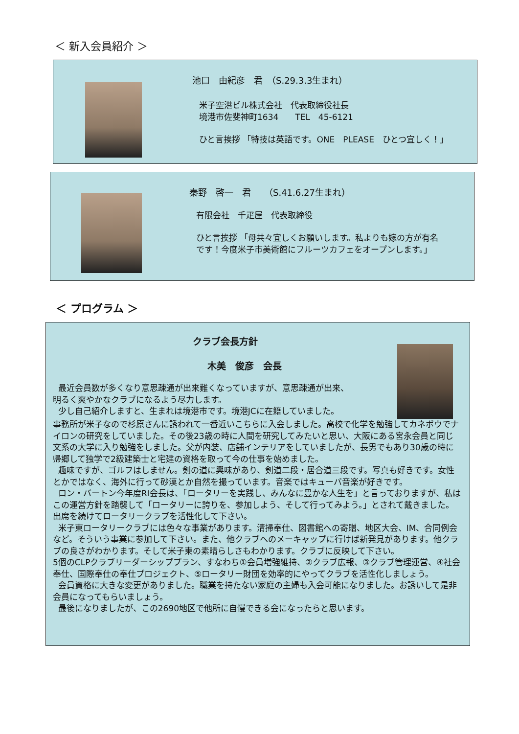＜ 新入会員紹介 ＞
池口　由紀彦　君　（S.29.3.3生まれ）
米子空港ビル株式会社　代表取締役社長
境港市佐斐神町1634　　TEL　45-6121
ひと言挨拶 「特技は英語です。ONE　PLEASE　ひとつ宜しく！」
秦野　啓一　君　　（S.41.6.27生まれ）
有限会社　千疋屋　代表取締役
ひと言挨拶 「母共々宜しくお願いします。私よりも嫁の方が有名
です！今度米子市美術館にフルーツカフェをオープンします。」
＜ プログラム ＞
クラブ会長方針
木美　俊彦　会長
最近会員数が多くなり意思疎通が出来難くなっていますが、意思疎通が出来、
明るく爽やかなクラブになるよう尽力します。
少し自己紹介しますと、生まれは境港市です。境港JCに在籍していました。
事務所が米子なので杉原さんに誘われて一番近いこちらに入会しました。高校で化学を勉強してカネボウでナイロンの研究をしていました。その後23歳の時に人間を研究してみたいと思い、大阪にある宮永会員と同じ文系の大学に入り勉強をしました。父が内装、店舗インテリアをしていましたが、長男でもあり30歳の時に帰郷して独学で2級建築士と宅建の資格を取って今の仕事を始めました。
趣味ですが、ゴルフはしません。剣の道に興味があり、剣道二段・居合道三段です。写真も好きです。女性とかではなく、海外に行って砂漠とか自然を撮っています。音楽ではキューバ音楽が好きです。
ロン・バートン今年度RI会長は、「ロータリーを実践し、みんなに豊かな人生を」と言っておりますが、私はこの運営方針を踏襲して「ロータリーに誇りを、参加しよう、そして行ってみよう。」とされて戴きました。出席を続けてロータリークラブを活性化して下さい。
米子東ロータリークラブには色々な事業があります。清掃奉仕、図書館への寄贈、地区大会、IM、合同例会など。そういう事業に参加して下さい。また、他クラブへのメーキャップに行けば新発見があります。他クラブの良さがわかります。そして米子東の素晴らしさもわかります。クラブに反映して下さい。
5個のCLPクラブリーダーシッププラン、すなわち①会員増強維持、②クラブ広報、③クラブ管理運営、④社会奉仕、国際奉仕の奉仕プロジェクト、⑤ロータリー財団を効率的にやってクラブを活性化しましょう。
会員資格に大きな変更がありました。職業を持たない家庭の主婦も入会可能になりました。お誘いして是非会員になってもらいましょう。
最後になりましたが、この2690地区で他所に自慢できる会になったらと思います。